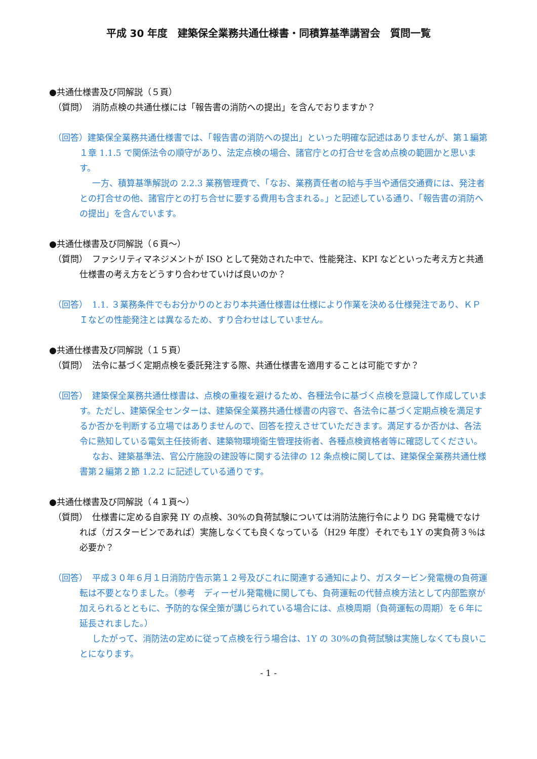平成 30 年度　建築保全業務共通仕様書・同積算基準講習会　質問一覧
●共通仕様書及び同解説（５頁）
（質問）　消防点検の共通仕様には「報告書の消防への提出」を含んでおりますか？
（回答）建築保全業務共通仕様書では、「報告書の消防への提出」といった明確な記述はありませんが、第１編第１章 1.1.5 で関係法令の順守があり、法定点検の場合、諸官庁との打合せを含め点検の範囲かと思います。
一方、積算基準解説の 2.2.3 業務管理費で、「なお、業務責任者の給与手当や通信交通費には、発注者との打合せの他、諸官庁との打ち合せに要する費用も含まれる。」と記述している通り、「報告書の消防への提出」を含んでいます。
●共通仕様書及び同解説（６頁～）
（質問）　ファシリティマネジメントが ISO として発効された中で、性能発注、KPI などといった考え方と共通仕様書の考え方をどうすり合わせていけば良いのか？
（回答）　1.1. ３業務条件でもお分かりのとおり本共通仕様書は仕様により作業を決める仕様発注であり、ＫＰＩなどの性能発注とは異なるため、すり合わせはしていません。
●共通仕様書及び同解説（１５頁）
（質問）　法令に基づく定期点検を委託発注する際、共通仕様書を適用することは可能ですか？
（回答）　建築保全業務共通仕様書は、点検の重複を避けるため、各種法令に基づく点検を意識して作成しています。ただし、建築保全センターは、建築保全業務共通仕様書の内容で、各法令に基づく定期点検を満足するか否かを判断する立場ではありませんので、回答を控えさせていただきます。満足するか否かは、各法令に熟知している電気主任技術者、建築物環境衛生管理技術者、各種点検資格者等に確認してください。
なお、建築基準法、官公庁施設の建設等に関する法律の 12 条点検に関しては、建築保全業務共通仕様書第２編第２節 1.2.2 に記述している通りです。
●共通仕様書及び同解説（４１頁～）
（質問）　仕様書に定める自家発 IY の点検、30%の負荷試験については消防法施行令により DG 発電機でなければ（ガスタービンであれば）実施しなくても良くなっている（H29 年度）それでも１Y の実負荷３％は必要か？
（回答）　平成３０年６月１日消防庁告示第１２号及びこれに関連する通知により、ガスタービン発電機の負荷運転は不要となりました。（参考　ディーゼル発電機に関しても、負荷運転の代替点検方法として内部監察が加えられるとともに、予防的な保全策が講じられている場合には、点検周期（負荷運転の周期）を６年に延長されました。）
したがって、消防法の定めに従って点検を行う場合は、1Y の 30%の負荷試験は実施しなくても良いことになります。
- 1 -